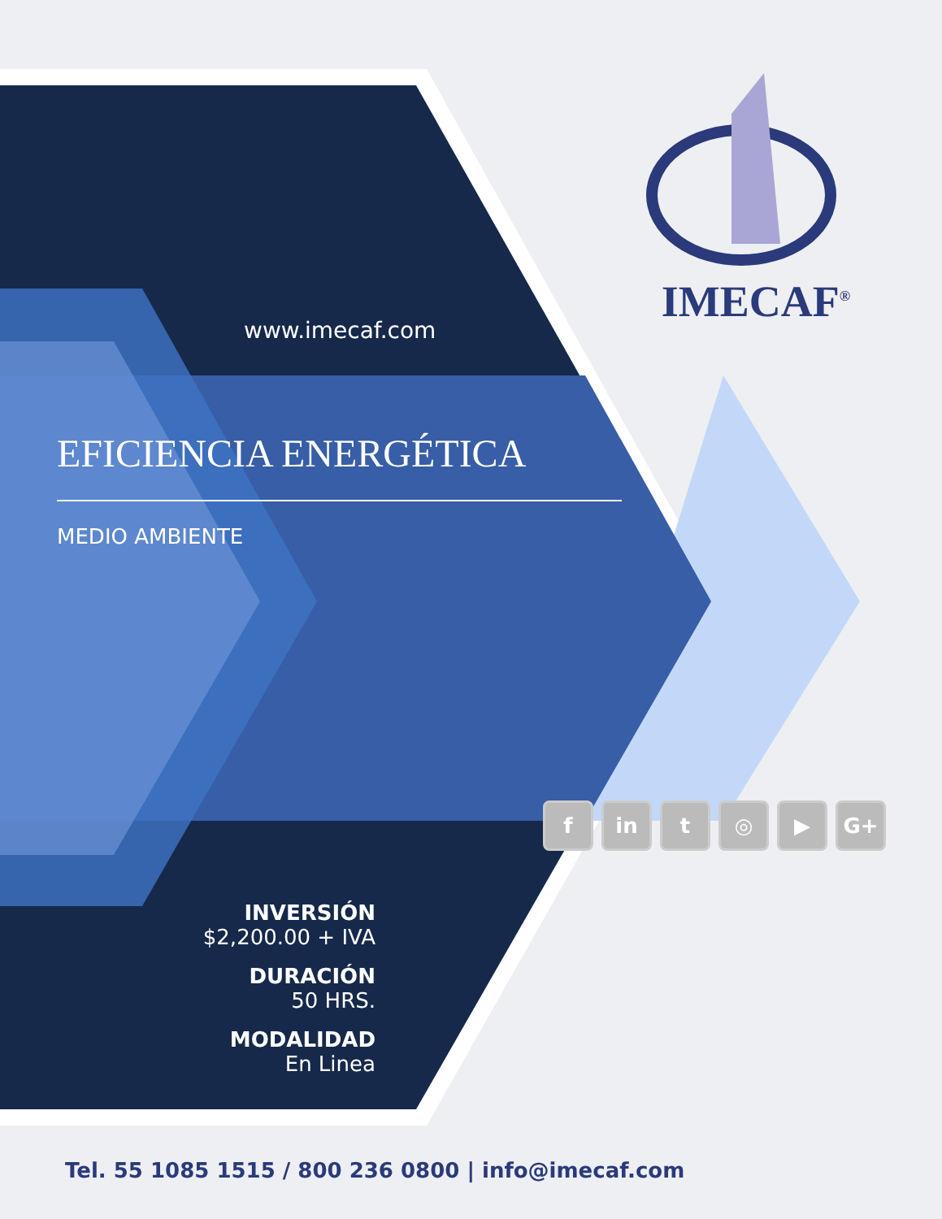IMECAF<sup>®</sup>
www.imecaf.com
EFICIENCIA ENERGÉTICA
MEDIO AMBIENTE
fin t ◎ ▶ G+
INVERSIÓN
$2,200.00 + IVA
DURACIÓN
50 HRS.
MODALIDAD
En Linea
Tel. 55 1085 1515 / 800 236 0800 | info@imecaf.com